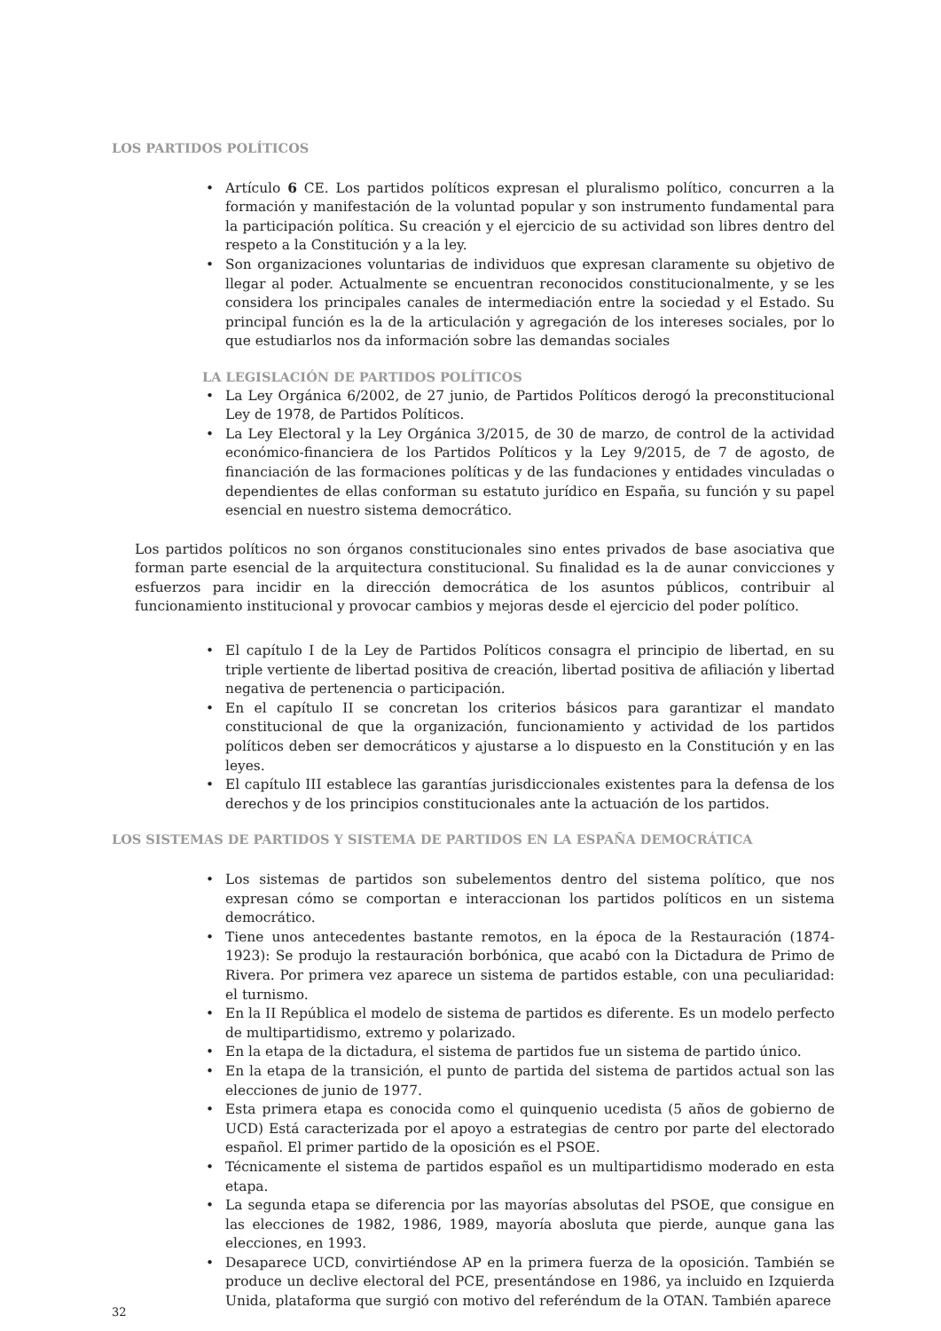LOS PARTIDOS POLÍTICOS
• Artículo 6 CE. Los partidos políticos expresan el pluralismo político, concurren a la formación y manifestación de la voluntad popular y son instrumento fundamental para la participación política. Su creación y el ejercicio de su actividad son libres dentro del respeto a la Constitución y a la ley.
• Son organizaciones voluntarias de individuos que expresan claramente su objetivo de llegar al poder. Actualmente se encuentran reconocidos constitucionalmente, y se les considera los principales canales de intermediación entre la sociedad y el Estado. Su principal función es la de la articulación y agregación de los intereses sociales, por lo que estudiarlos nos da información sobre las demandas sociales
LA LEGISLACIÓN DE PARTIDOS POLÍTICOS
• La Ley Orgánica 6/2002, de 27 junio, de Partidos Políticos derogó la preconstitucional Ley de 1978, de Partidos Políticos.
• La Ley Electoral y la Ley Orgánica 3/2015, de 30 de marzo, de control de la actividad económico-financiera de los Partidos Políticos y la Ley 9/2015, de 7 de agosto, de financiación de las formaciones políticas y de las fundaciones y entidades vinculadas o dependientes de ellas conforman su estatuto jurídico en España, su función y su papel esencial en nuestro sistema democrático.
Los partidos políticos no son órganos constitucionales sino entes privados de base asociativa que forman parte esencial de la arquitectura constitucional. Su finalidad es la de aunar convicciones y esfuerzos para incidir en la dirección democrática de los asuntos públicos, contribuir al funcionamiento institucional y provocar cambios y mejoras desde el ejercicio del poder político.
• El capítulo I de la Ley de Partidos Políticos consagra el principio de libertad, en su triple vertiente de libertad positiva de creación, libertad positiva de afiliación y libertad negativa de pertenencia o participación.
• En el capítulo II se concretan los criterios básicos para garantizar el mandato constitucional de que la organización, funcionamiento y actividad de los partidos políticos deben ser democráticos y ajustarse a lo dispuesto en la Constitución y en las leyes.
• El capítulo III establece las garantías jurisdiccionales existentes para la defensa de los derechos y de los principios constitucionales ante la actuación de los partidos.
LOS SISTEMAS DE PARTIDOS Y SISTEMA DE PARTIDOS EN LA ESPAÑA DEMOCRÁTICA
• Los sistemas de partidos son subelementos dentro del sistema político, que nos expresan cómo se comportan e interaccionan los partidos políticos en un sistema democrático.
• Tiene unos antecedentes bastante remotos, en la época de la Restauración (1874-1923): Se produjo la restauración borbónica, que acabó con la Dictadura de Primo de Rivera. Por primera vez aparece un sistema de partidos estable, con una peculiaridad: el turnismo.
• En la II República el modelo de sistema de partidos es diferente. Es un modelo perfecto de multipartidismo, extremo y polarizado.
• En la etapa de la dictadura, el sistema de partidos fue un sistema de partido único.
• En la etapa de la transición, el punto de partida del sistema de partidos actual son las elecciones de junio de 1977.
• Esta primera etapa es conocida como el quinquenio ucedista (5 años de gobierno de UCD) Está caracterizada por el apoyo a estrategias de centro por parte del electorado español. El primer partido de la oposición es el PSOE.
• Técnicamente el sistema de partidos español es un multipartidismo moderado en esta etapa.
• La segunda etapa se diferencia por las mayorías absolutas del PSOE, que consigue en las elecciones de 1982, 1986, 1989, mayoría abosluta que pierde, aunque gana las elecciones, en 1993.
• Desaparece UCD, convirtiéndose AP en la primera fuerza de la oposición. También se produce un declive electoral del PCE, presentándose en 1986, ya incluido en Izquierda Unida, plataforma que surgió con motivo del referéndum de la OTAN. También aparece
32